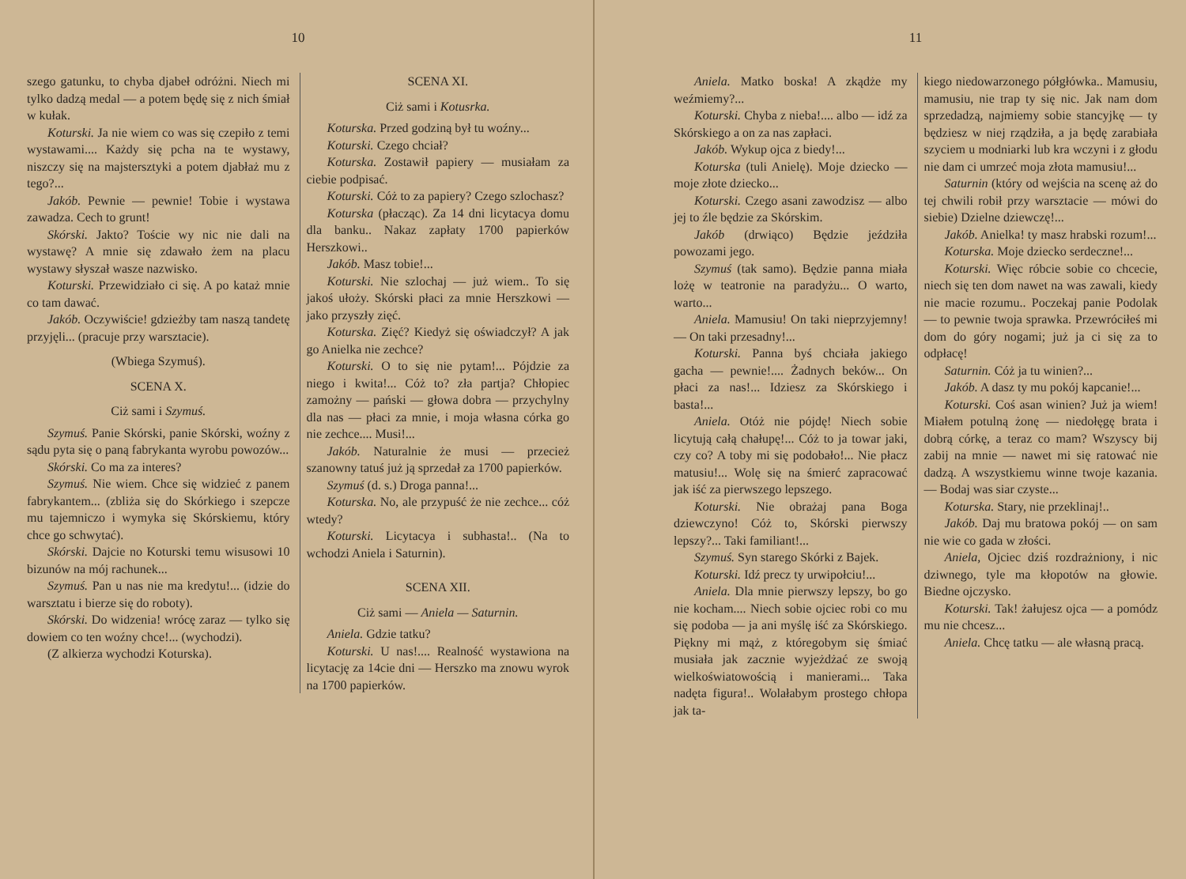10
szego gatunku, to chyba djabeł odróżni. Niech mi tylko dadzą medal — a potem będę się z nich śmiał w kułak.
Koturski. Ja nie wiem co was się czepiło z temi wystawami.... Każdy się pcha na te wystawy, niszczy się na majstersztyki a potem djabłaż mu z tego?...
Jakób. Pewnie — pewnie! Tobie i wystawa zawadza. Cech to grunt!
Skórski. Jakto? Toście wy nic nie dali na wystawę? A mnie się zdawało żem na placu wystawy słyszał wasze nazwisko.
Koturski. Przewidziało ci się. A po kataż mnie co tam dawać.
Jakób. Oczywiście! gdzieżby tam naszą tandetę przyjęli... (pracuje przy warsztacie).
(Wbiega Szymuś).
SCENA X.
Ciż sami i Szymuś.
Szymuś. Panie Skórski, panie Skórski, woźny z sądu pyta się o paną fabrykanta wyrobu powozów...
Skórski. Co ma za interes?
Szymuś. Nie wiem. Chce się widzieć z panem fabrykantem... (zbliża się do Skórkiego i szepcze mu tajemniczo i wymyka się Skórskiemu, który chce go schwytać).
Skórski. Dajcie no Koturski temu wisusowi 10 bizunów na mój rachunek...
Szymuś. Pan u nas nie ma kredytu!... (idzie do warsztatu i bierze się do roboty).
Skórski. Do widzenia! wrócę zaraz — tylko się dowiem co ten woźny chce!... (wychodzi).
(Z alkierza wychodzi Koturska).
SCENA XI.
Ciż sami i Kotusrka.
Koturska. Przed godziną był tu woźny...
Koturski. Czego chciał?
Koturska. Zostawił papiery — musiałam za ciebie podpisać.
Koturski. Cóż to za papiery? Czego szlochasz?
Koturska (płacząc). Za 14 dni licytacya domu dla banku.. Nakaz zapłaty 1700 papierków Herszkowi..
Jakób. Masz tobie!...
Koturski. Nie szlochaj — już wiem.. To się jakoś ułoży. Skórski płaci za mnie Herszkowi — jako przyszły zięć.
Koturska. Zięć? Kiedyż się oświadczył? A jak go Anielka nie zechce?
Koturski. O to się nie pytam!... Pójdzie za niego i kwita!... Cóż to? zła partja? Chłopiec zamożny — pański — głowa dobra — przychylny dla nas — płaci za mnie, i moja własna córka go nie zechce.... Musi!...
Jakób. Naturalnie że musi — przecież szanowny tatuś już ją sprzedał za 1700 papierków.
Szymuś (d. s.) Droga panna!...
Koturska. No, ale przypuść że nie zechce... cóż wtedy?
Koturski. Licytacya i subhasta!.. (Na to wchodzi Aniela i Saturnin).
SCENA XII.
Ciż sami — Aniela — Saturnin.
Aniela. Gdzie tatku?
Koturski. U nas!.... Realność wystawiona na licytację za 14cie dni — Herszko ma znowu wyrok na 1700 papierków.
11
Aniela. Matko boska! A zkądże my weźmiemy?...
Koturski. Chyba z nieba!.... albo — idź za Skórskiego a on za nas zapłaci.
Jakób. Wykup ojca z biedy!...
Koturska (tuli Anielę). Moje dziecko — moje złote dziecko...
Koturski. Czego asani zawodzisz — albo jej to źle będzie za Skórskim.
Jakób (drwiąco) Będzie jeździła powozami jego.
Szymuś (tak samo). Będzie panna miała lożę w teatronie na paradyżu... O warto, warto...
Aniela. Mamusiu! On taki nieprzyjemny! — On taki przesadny!...
Koturski. Panna byś chciała jakiego gacha — pewnie!.... Żadnych beków... On płaci za nas!... Idziesz za Skórskiego i basta!...
Aniela. Otóż nie pójdę! Niech sobie licytują całą chałupę!... Cóż to ja towar jaki, czy co? A toby mi się podobało!... Nie płacz matusiu!... Wolę się na śmierć zapracować jak iść za pierwszego lepszego.
Koturski. Nie obrażaj pana Boga dziewczyno! Cóż to, Skórski pierwszy lepszy?... Taki familiant!...
Szymuś. Syn starego Skórki z Bajek.
Koturski. Idź precz ty urwipołciu!...
Aniela. Dla mnie pierwszy lepszy, bo go nie kocham.... Niech sobie ojciec robi co mu się podoba — ja ani myślę iść za Skórskiego. Piękny mi mąż, z któregobym się śmiać musiała jak zacznie wyjeżdżać ze swoją wielkoświatowością i manierami... Taka nadęta figura!.. Wolałabym prostego chłopa jak ta-
kiego niedowarzonego półgłówka.. Mamusiu, mamusiu, nie trap ty się nic. Jak nam dom sprzedadzą, najmiemy sobie stancyjkę — ty będziesz w niej rządziła, a ja będę zarabiała szyciem u modniarki lub kra wczyni i z głodu nie dam ci umrzeć moja złota mamusiu!...
Saturnin (który od wejścia na scenę aż do tej chwili robił przy warsztacie — mówi do siebie) Dzielne dziewczę!...
Jakób. Anielka! ty masz hrabski rozum!...
Koturska. Moje dziecko serdeczne!...
Koturski. Więc róbcie sobie co chcecie, niech się ten dom nawet na was zawali, kiedy nie macie rozumu.. Poczekaj panie Podolak — to pewnie twoja sprawka. Przewróciłeś mi dom do góry nogami; już ja ci się za to odpłacę!
Saturnin. Cóż ja tu winien?...
Jakób. A dasz ty mu pokój kapcanie!...
Koturski. Coś asan winien? Już ja wiem! Miałem potulną żonę — niedołęgę brata i dobrą córkę, a teraz co mam? Wszyscy bij zabij na mnie — nawet mi się ratować nie dadzą. A wszystkiemu winne twoje kazania. — Bodaj was siar czyste...
Koturska. Stary, nie przeklinaj!..
Jakób. Daj mu bratowa pokój — on sam nie wie co gada w złości.
Aniela, Ojciec dziś rozdrażniony, i nic dziwnego, tyle ma kłopotów na głowie. Biedne ojczysko.
Koturski. Tak! żałujesz ojca — a pomódz mu nie chcesz...
Aniela. Chcę tatku — ale własną pracą.